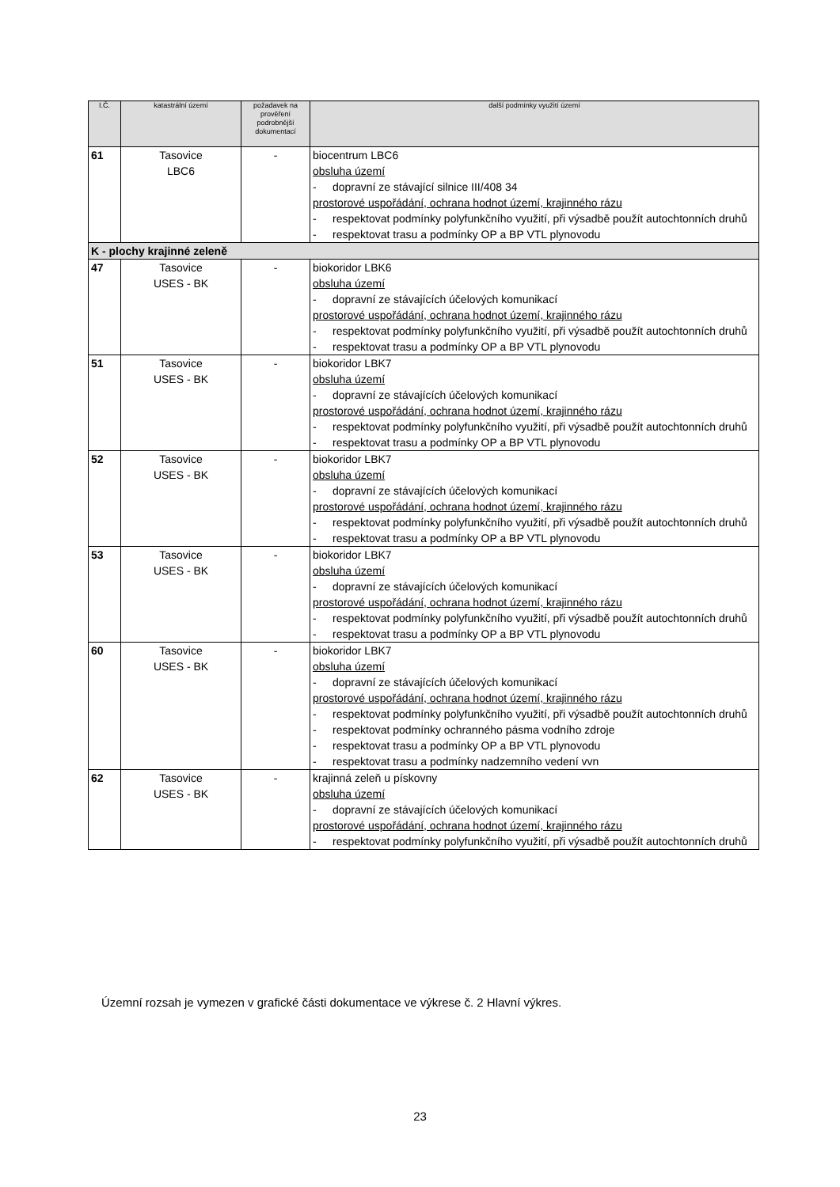| I.Č. | katastrální území | požadavek na prověření podrobnější dokumentací | další podmínky využití území |
| --- | --- | --- | --- |
| 61 | Tasovice LBC6 | - | biocentrum LBC6 obsluha území - dopravní ze stávající silnice III/408 34 prostorové uspořádání, ochrana hodnot území, krajinného rázu - respektovat podmínky polyfunkčního využití, při výsadbě použít autochtonních druhů - respektovat trasu a podmínky OP a BP VTL plynovodu |
| K - plochy krajinné zeleně | | | |
| 47 | Tasovice USES - BK | - | biokoridor LBK6 obsluha území - dopravní ze stávajících účelových komunikací prostorové uspořádání, ochrana hodnot území, krajinného rázu - respektovat podmínky polyfunkčního využití, při výsadbě použít autochtonních druhů - respektovat trasu a podmínky OP a BP VTL plynovodu |
| 51 | Tasovice USES - BK | - | biokoridor LBK7 obsluha území - dopravní ze stávajících účelových komunikací prostorové uspořádání, ochrana hodnot území, krajinného rázu - respektovat podmínky polyfunkčního využití, při výsadbě použít autochtonních druhů - respektovat trasu a podmínky OP a BP VTL plynovodu |
| 52 | Tasovice USES - BK | - | biokoridor LBK7 obsluha území - dopravní ze stávajících účelových komunikací prostorové uspořádání, ochrana hodnot území, krajinného rázu - respektovat podmínky polyfunkčního využití, při výsadbě použít autochtonních druhů - respektovat trasu a podmínky OP a BP VTL plynovodu |
| 53 | Tasovice USES - BK | - | biokoridor LBK7 obsluha území - dopravní ze stávajících účelových komunikací prostorové uspořádání, ochrana hodnot území, krajinného rázu - respektovat podmínky polyfunkčního využití, při výsadbě použít autochtonních druhů - respektovat trasu a podmínky OP a BP VTL plynovodu |
| 60 | Tasovice USES - BK | - | biokoridor LBK7 obsluha území - dopravní ze stávajících účelových komunikací prostorové uspořádání, ochrana hodnot území, krajinného rázu - respektovat podmínky polyfunkčního využití, při výsadbě použít autochtonních druhů - respektovat podmínky ochranného pásma vodního zdroje - respektovat trasu a podmínky OP a BP VTL plynovodu - respektovat trasu a podmínky nadzemního vedení vvn |
| 62 | Tasovice USES - BK | - | krajinná zeleň u pískovny obsluha území - dopravní ze stávajících účelových komunikací prostorové uspořádání, ochrana hodnot území, krajinného rázu - respektovat podmínky polyfunkčního využití, při výsadbě použít autochtonních druhů |
Územní rozsah je vymezen v grafické části dokumentace ve výkrese č. 2 Hlavní výkres.
23